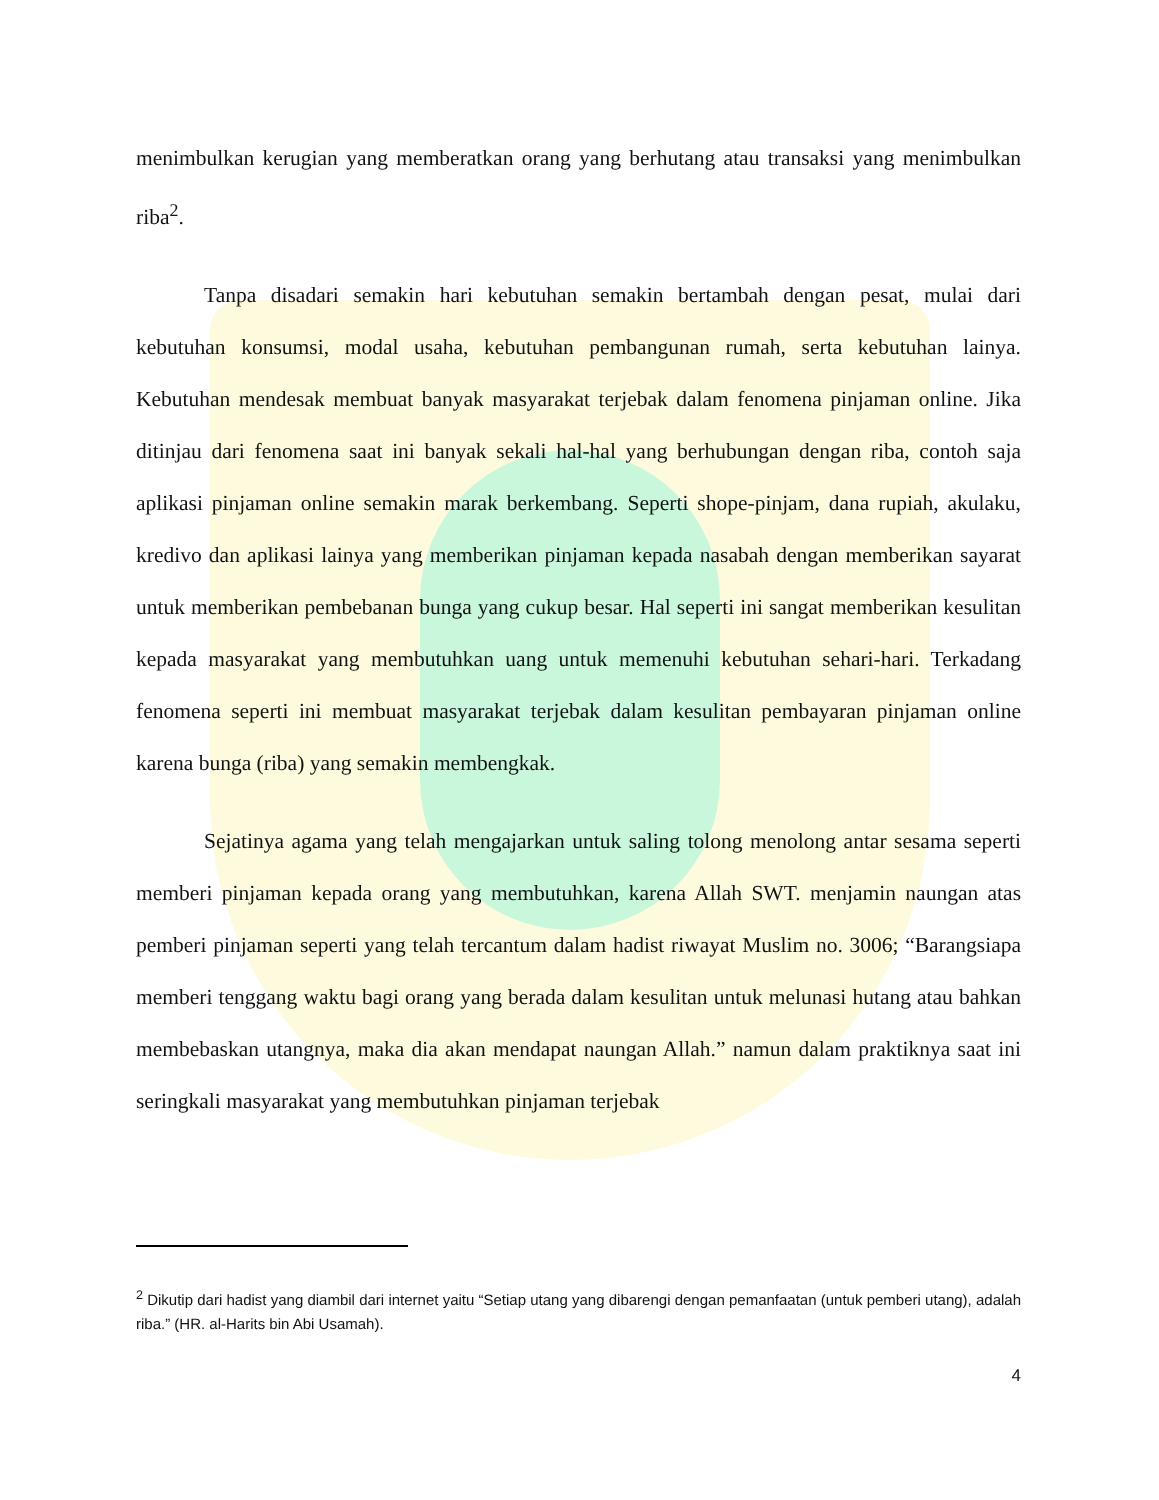menimbulkan kerugian yang memberatkan orang yang berhutang atau transaksi yang menimbulkan riba<sup>2</sup>.
Tanpa disadari semakin hari kebutuhan semakin bertambah dengan pesat, mulai dari kebutuhan konsumsi, modal usaha, kebutuhan pembangunan rumah, serta kebutuhan lainya. Kebutuhan mendesak membuat banyak masyarakat terjebak dalam fenomena pinjaman online. Jika ditinjau dari fenomena saat ini banyak sekali hal-hal yang berhubungan dengan riba, contoh saja aplikasi pinjaman online semakin marak berkembang. Seperti shope-pinjam, dana rupiah, akulaku, kredivo dan aplikasi lainya yang memberikan pinjaman kepada nasabah dengan memberikan sayarat untuk memberikan pembebanan bunga yang cukup besar. Hal seperti ini sangat memberikan kesulitan kepada masyarakat yang membutuhkan uang untuk memenuhi kebutuhan sehari-hari. Terkadang fenomena seperti ini membuat masyarakat terjebak dalam kesulitan pembayaran pinjaman online karena bunga (riba) yang semakin membengkak.
Sejatinya agama yang telah mengajarkan untuk saling tolong menolong antar sesama seperti memberi pinjaman kepada orang yang membutuhkan, karena Allah SWT. menjamin naungan atas pemberi pinjaman seperti yang telah tercantum dalam hadist riwayat Muslim no. 3006; “Barangsiapa memberi tenggang waktu bagi orang yang berada dalam kesulitan untuk melunasi hutang atau bahkan membebaskan utangnya, maka dia akan mendapat naungan Allah.” namun dalam praktiknya saat ini seringkali masyarakat yang membutuhkan pinjaman terjebak
<sup>2</sup> Dikutip dari hadist yang diambil dari internet yaitu “Setiap utang yang dibarengi dengan pemanfaatan (untuk pemberi utang), adalah riba.” (HR. al-Harits bin Abi Usamah).
4